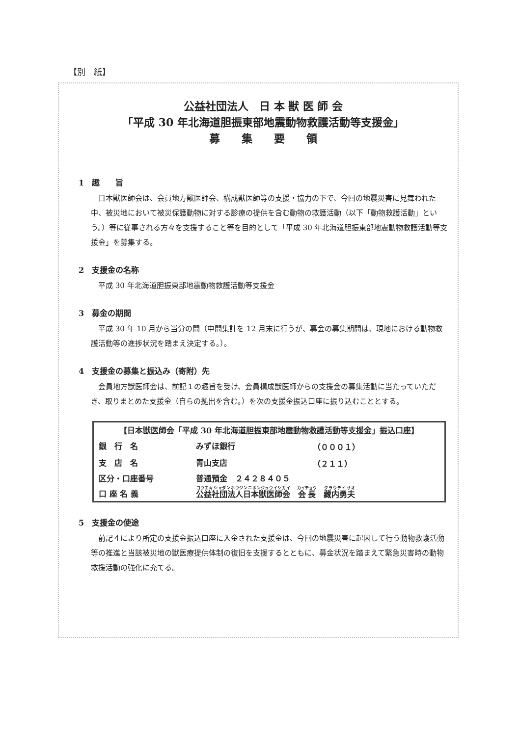【別　紙】
公益社団法人　日 本 獣 医 師 会
「平成 30 年北海道胆振東部地震動物救護活動等支援金」
募　　集　　要　　領
1　趣　　旨
日本獣医師会は、会員地方獣医師会、構成獣医師等の支援・協力の下で、今回の地震災害に見舞われた中、被災地において被災保護動物に対する診療の提供を含む動物の救護活動（以下「動物救護活動」という。）等に従事される方々を支援すること等を目的として「平成 30 年北海道胆振東部地震動物救護活動等支援金」を募集する。
2　支援金の名称
平成 30 年北海道胆振東部地震動物救護活動等支援金
3　募金の期間
平成 30 年 10 月から当分の間（中間集計を 12 月末に行うが、募金の募集期間は、現地における動物救護活動等の進捗状況を踏まえ決定する。）。
4　支援金の募集と振込み（寄附）先
会員地方獣医師会は、前記１の趣旨を受け、会員構成獣医師からの支援金の募集活動に当たっていただき、取りまとめた支援金（自らの拠出を含む。）を次の支援金振込口座に振り込むこととする。
| 【日本獣医師会「平成 30 年北海道胆振東部地震動物救護活動等支援金」振込口座】 | | |
| --- | --- | --- |
| 銀 行 名 | みずほ銀行 | （０００１） |
| 支 店 名 | 青山支店 | （２１１） |
| 区分・口座番号 | 普通預金 ２４２８４０５ | |
| 口 座 名 義 | 公益社団法人日本獣医師会 会長 藏内勇夫 | |
5　支援金の使途
前記４により所定の支援金振込口座に入金された支援金は、今回の地震災害に起因して行う動物救護活動等の推進と当該被災地の獣医療提供体制の復旧を支援するとともに、募金状況を踏まえて緊急災害時の動物救援活動の強化に充てる。